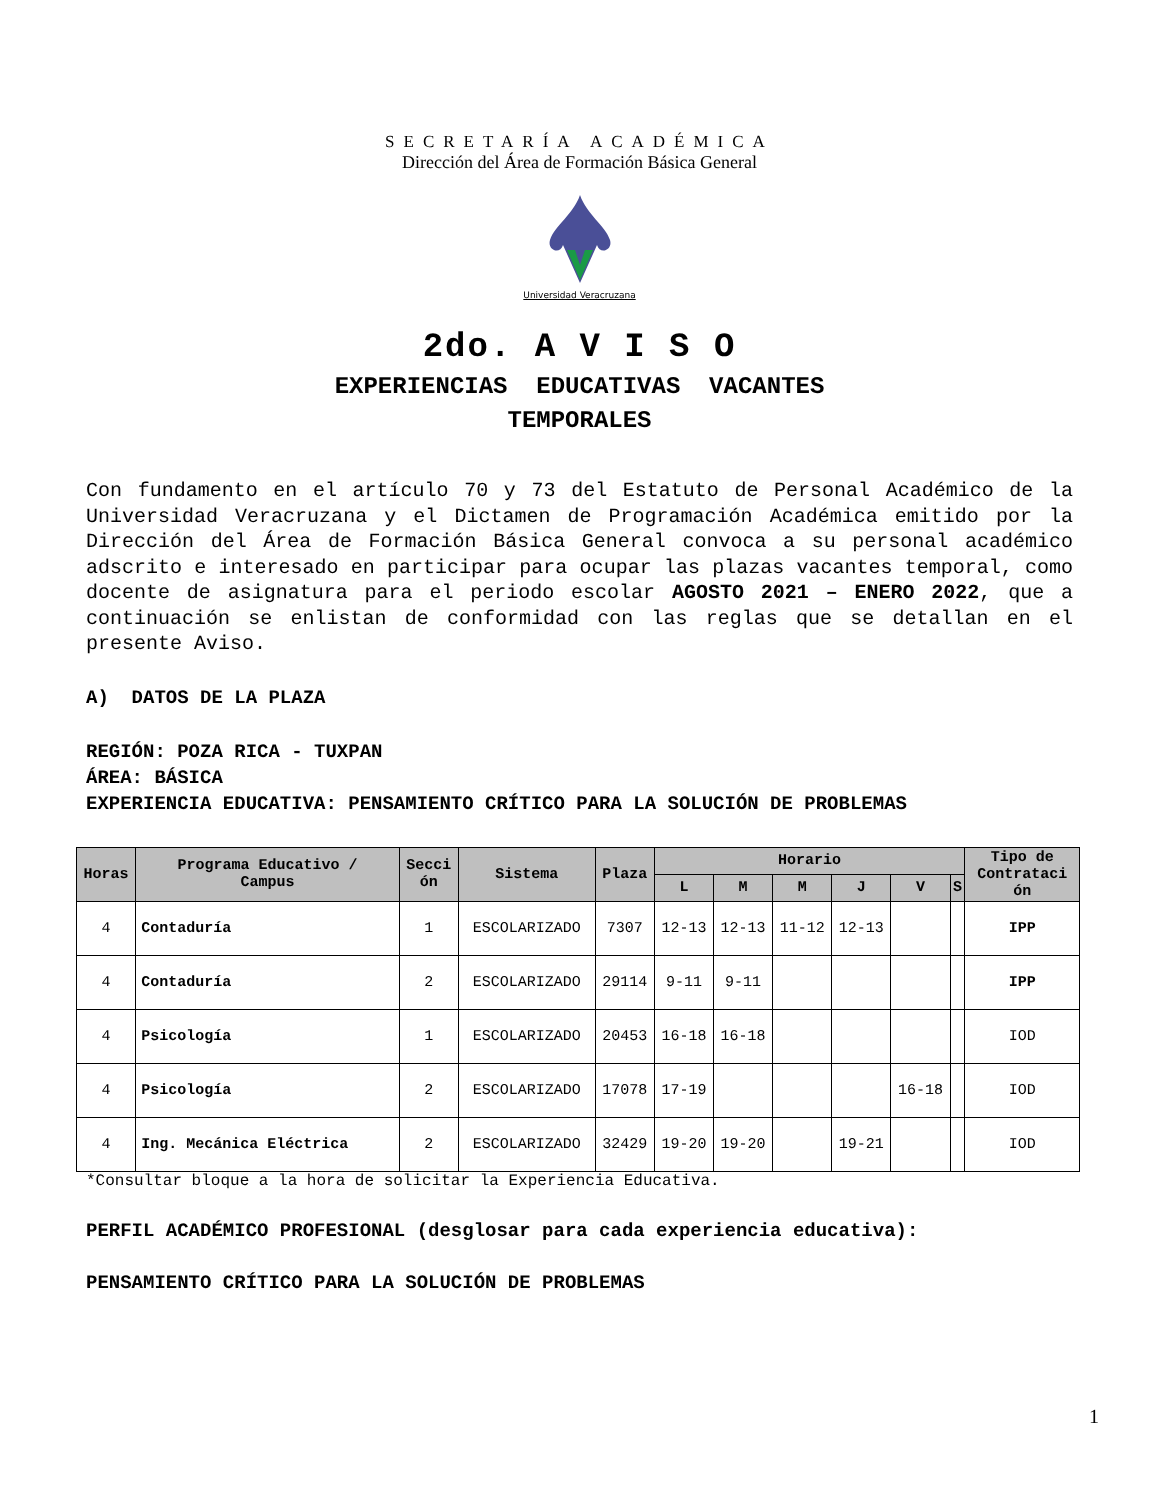SECRETARÍA ACADÉMICA
Dirección del Área de Formación Básica General
Universidad Veracruzana
2do. A V I S O
EXPERIENCIAS EDUCATIVAS VACANTES
TEMPORALES
Con fundamento en el artículo 70 y 73 del Estatuto de Personal Académico de la Universidad Veracruzana y el Dictamen de Programación Académica emitido por la Dirección del Área de Formación Básica General convoca a su personal académico adscrito e interesado en participar para ocupar las plazas vacantes temporal, como docente de asignatura para el periodo escolar AGOSTO 2021 – ENERO 2022, que a continuación se enlistan de conformidad con las reglas que se detallan en el presente Aviso.
A) DATOS DE LA PLAZA
REGIÓN: POZA RICA - TUXPAN
ÁREA: BÁSICA
EXPERIENCIA EDUCATIVA: PENSAMIENTO CRÍTICO PARA LA SOLUCIÓN DE PROBLEMAS
| Horas | Programa Educativo / Campus | Secci ón | Sistema | Plaza | Horario | | | | | | Tipo de Contrataci ón |
| --- | --- | --- | --- | --- | --- | --- | --- | --- | --- | --- | --- |
| | | | | | L | M | M | J | V | S | |
| 4 | Contaduría | 1 | ESCOLARIZADO | 7307 | 12-13 | 12-13 | 11-12 | 12-13 | | | IPP |
| 4 | Contaduría | 2 | ESCOLARIZADO | 29114 | 9-11 | 9-11 | | | | | IPP |
| 4 | Psicología | 1 | ESCOLARIZADO | 20453 | 16-18 | 16-18 | | | | | IOD |
| 4 | Psicología | 2 | ESCOLARIZADO | 17078 | 17-19 | | | | 16-18 | | IOD |
| 4 | Ing. Mecánica Eléctrica | 2 | ESCOLARIZADO | 32429 | 19-20 | 19-20 | | 19-21 | | | IOD |
*Consultar bloque a la hora de solicitar la Experiencia Educativa.
PERFIL ACADÉMICO PROFESIONAL (desglosar para cada experiencia educativa):
PENSAMIENTO CRÍTICO PARA LA SOLUCIÓN DE PROBLEMAS
1